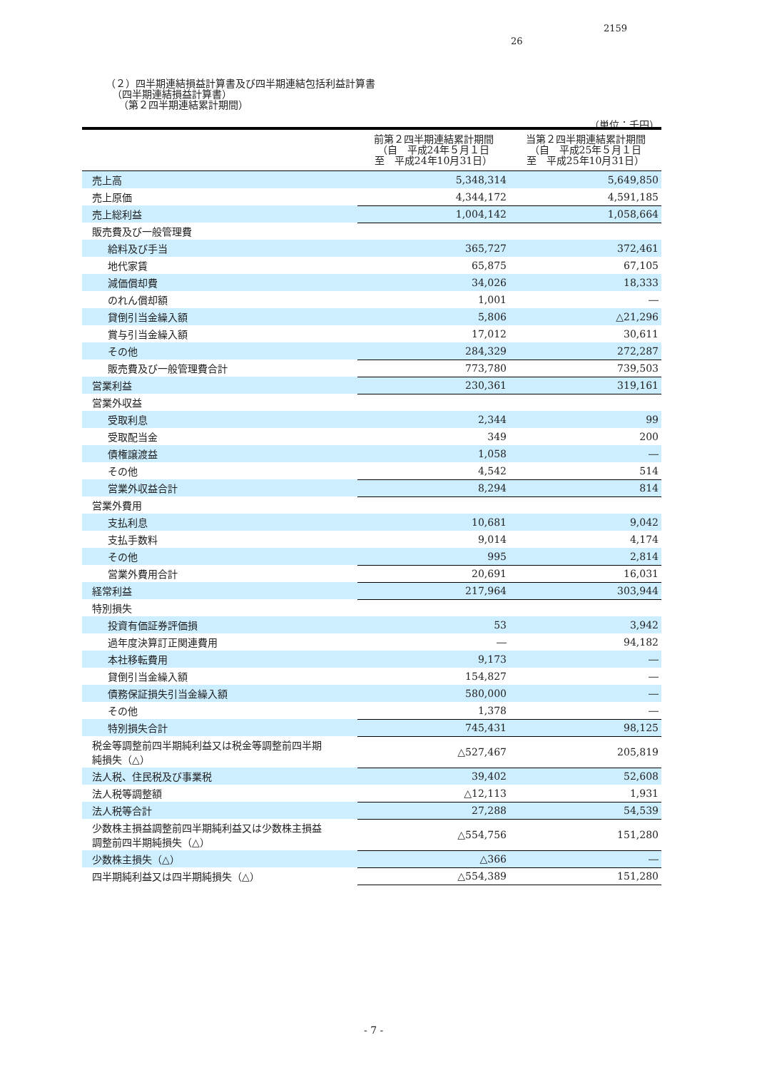2159
26
（２）四半期連結損益計算書及び四半期連結包括利益計算書
（四半期連結損益計算書）
（第２四半期連結累計期間）
（単位：千円）
| | 前第２四半期連結累計期間 （自 平成24年５月１日 至 平成24年10月31日） | 当第２四半期連結累計期間 （自 平成25年５月１日 至 平成25年10月31日） |
| --- | --- | --- |
| 売上高 | 5,348,314 | 5,649,850 |
| 売上原価 | 4,344,172 | 4,591,185 |
| 売上総利益 | 1,004,142 | 1,058,664 |
| 販売費及び一般管理費 | | |
| 給料及び手当 | 365,727 | 372,461 |
| 地代家賃 | 65,875 | 67,105 |
| 減価償却費 | 34,026 | 18,333 |
| のれん償却額 | 1,001 | ― |
| 貸倒引当金繰入額 | 5,806 | △21,296 |
| 賞与引当金繰入額 | 17,012 | 30,611 |
| その他 | 284,329 | 272,287 |
| 販売費及び一般管理費合計 | 773,780 | 739,503 |
| 営業利益 | 230,361 | 319,161 |
| 営業外収益 | | |
| 受取利息 | 2,344 | 99 |
| 受取配当金 | 349 | 200 |
| 債権譲渡益 | 1,058 | ― |
| その他 | 4,542 | 514 |
| 営業外収益合計 | 8,294 | 814 |
| 営業外費用 | | |
| 支払利息 | 10,681 | 9,042 |
| 支払手数料 | 9,014 | 4,174 |
| その他 | 995 | 2,814 |
| 営業外費用合計 | 20,691 | 16,031 |
| 経常利益 | 217,964 | 303,944 |
| 特別損失 | | |
| 投資有価証券評価損 | 53 | 3,942 |
| 過年度決算訂正関連費用 | ― | 94,182 |
| 本社移転費用 | 9,173 | ― |
| 貸倒引当金繰入額 | 154,827 | ― |
| 債務保証損失引当金繰入額 | 580,000 | ― |
| その他 | 1,378 | ― |
| 特別損失合計 | 745,431 | 98,125 |
| 税金等調整前四半期純利益又は税金等調整前四半期 純損失（△） | △527,467 | 205,819 |
| 法人税、住民税及び事業税 | 39,402 | 52,608 |
| 法人税等調整額 | △12,113 | 1,931 |
| 法人税等合計 | 27,288 | 54,539 |
| 少数株主損益調整前四半期純利益又は少数株主損益 調整前四半期純損失（△） | △554,756 | 151,280 |
| 少数株主損失（△） | △366 | ― |
| 四半期純利益又は四半期純損失（△） | △554,389 | 151,280 |
- 7 -